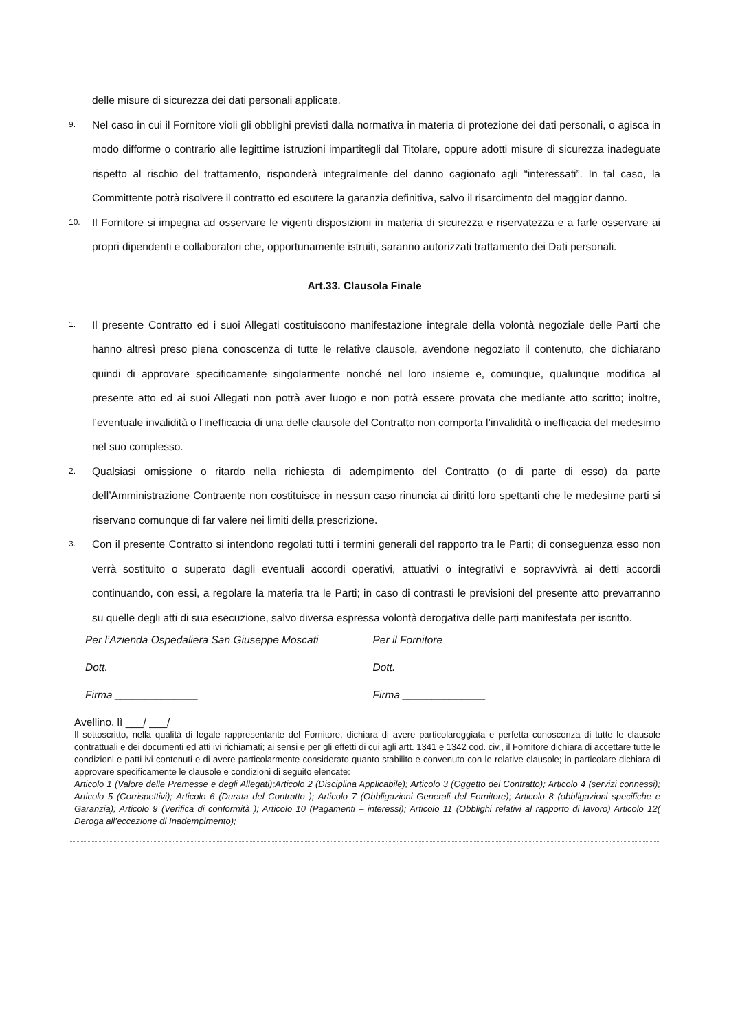delle misure di sicurezza dei dati personali applicate.
9.
Nel caso in cui il Fornitore violi gli obblighi previsti dalla normativa in materia di protezione dei dati personali, o agisca in modo difforme o contrario alle legittime istruzioni impartitegli dal Titolare, oppure adotti misure di sicurezza inadeguate rispetto al rischio del trattamento, risponderà integralmente del danno cagionato agli “interessati”. In tal caso, la Committente potrà risolvere il contratto ed escutere la garanzia definitiva, salvo il risarcimento del maggior danno.
10.
Il Fornitore si impegna ad osservare le vigenti disposizioni in materia di sicurezza e riservatezza e a farle osservare ai propri dipendenti e collaboratori che, opportunamente istruiti, saranno autorizzati trattamento dei Dati personali.
Art.33. Clausola Finale
1.
Il presente Contratto ed i suoi Allegati costituiscono manifestazione integrale della volontà negoziale delle Parti che hanno altresì preso piena conoscenza di tutte le relative clausole, avendone negoziato il contenuto, che dichiarano quindi di approvare specificamente singolarmente nonché nel loro insieme e, comunque, qualunque modifica al presente atto ed ai suoi Allegati non potrà aver luogo e non potrà essere provata che mediante atto scritto; inoltre, l’eventuale invalidità o l’inefficacia di una delle clausole del Contratto non comporta l’invalidità o inefficacia del medesimo nel suo complesso.
2.
Qualsiasi omissione o ritardo nella richiesta di adempimento del Contratto (o di parte di esso) da parte dell’Amministrazione Contraente non costituisce in nessun caso rinuncia ai diritti loro spettanti che le medesime parti si riservano comunque di far valere nei limiti della prescrizione.
3.
Con il presente Contratto si intendono regolati tutti i termini generali del rapporto tra le Parti; di conseguenza esso non verrà sostituito o superato dagli eventuali accordi operativi, attuativi o integrativi e sopravvivrà ai detti accordi continuando, con essi, a regolare la materia tra le Parti; in caso di contrasti le previsioni del presente atto prevarranno su quelle degli atti di sua esecuzione, salvo diversa espressa volontà derogativa delle parti manifestata per iscritto.
Per l’Azienda Ospedaliera San Giuseppe Moscati Per il Fornitore
Dott.________________ Dott.________________
Firma ______________ Firma ______________
Avellino, lì ___/ ___/
Il sottoscritto, nella qualità di legale rappresentante del Fornitore, dichiara di avere particolareggiata e perfetta conoscenza di tutte le clausole contrattuali e dei documenti ed atti ivi richiamati; ai sensi e per gli effetti di cui agli artt. 1341 e 1342 cod. civ., il Fornitore dichiara di accettare tutte le condizioni e patti ivi contenuti e di avere particolarmente considerato quanto stabilito e convenuto con le relative clausole; in particolare dichiara di approvare specificamente le clausole e condizioni di seguito elencate:
Articolo 1 (Valore delle Premesse e degli Allegati);Articolo 2 (Disciplina Applicabile); Articolo 3 (Oggetto del Contratto); Articolo 4 (servizi connessi); Articolo 5 (Corrispettivi); Articolo 6 (Durata del Contratto ); Articolo 7 (Obbligazioni Generali del Fornitore); Articolo 8 (obbligazioni specifiche e Garanzia); Articolo 9 (Verifica di conformità ); Articolo 10 (Pagamenti – interessi); Articolo 11 (Obblighi relativi al rapporto di lavoro) Articolo 12( Deroga all’eccezione di Inadempimento);